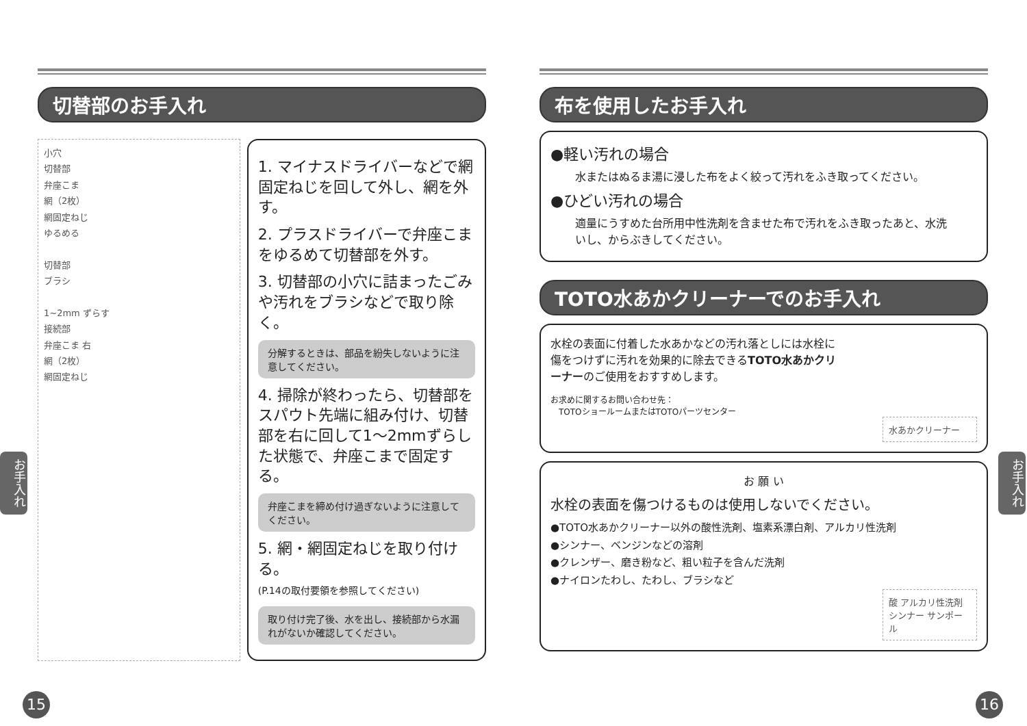切替部のお手入れ
小穴
切替部
弁座こま
網（2枚）
網固定ねじ
ゆるめる
切替部
ブラシ
1~2mm ずらす
接続部
弁座こま 右
網（2枚）
網固定ねじ
1. マイナスドライバーなどで網固定ねじを回して外し、網を外す。
2. プラスドライバーで弁座こまをゆるめて切替部を外す。
3. 切替部の小穴に詰まったごみや汚れをブラシなどで取り除く。
分解するときは、部品を紛失しないように注意してください。
4. 掃除が終わったら、切替部をスパウト先端に組み付け、切替部を右に回して1～2mmずらした状態で、弁座こまで固定する。
弁座こまを締め付け過ぎないように注意してください。
5. 網・網固定ねじを取り付ける。
(P.14の取付要領を参照してください)
取り付け完了後、水を出し、接続部から水漏れがないか確認してください。
お手入れ
15
布を使用したお手入れ
●軽い汚れの場合
水またはぬるま湯に浸した布をよく絞って汚れをふき取ってください。
●ひどい汚れの場合
適量にうすめた台所用中性洗剤を含ませた布で汚れをふき取ったあと、水洗いし、からぶきしてください。
TOTO水あかクリーナーでのお手入れ
水栓の表面に付着した水あかなどの汚れ落としには水栓に傷をつけずに汚れを効果的に除去できるTOTO水あかクリーナーのご使用をおすすめします。
お求めに関するお問い合わせ先：
　TOTOショールームまたはTOTOパーツセンター
水あかクリーナー
お 願 い
水栓の表面を傷つけるものは使用しないでください。
●TOTO水あかクリーナー以外の酸性洗剤、塩素系漂白剤、アルカリ性洗剤
●シンナー、ベンジンなどの溶剤
●クレンザー、磨き粉など、粗い粒子を含んだ洗剤
●ナイロンたわし、たわし、ブラシなど
酸 アルカリ性洗剤 シンナー サンポール
お手入れ
16